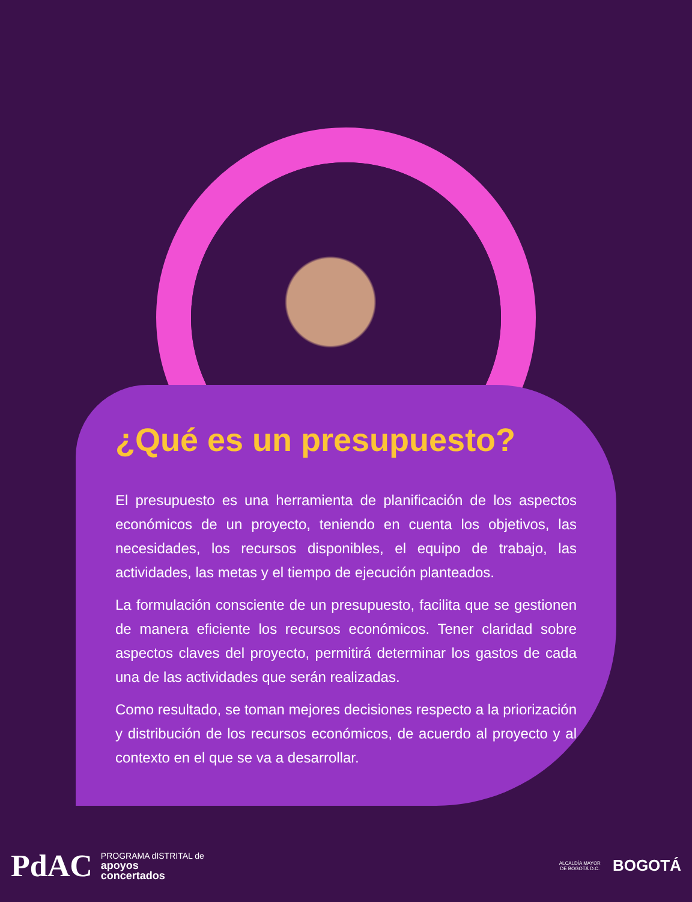¿Qué es un presupuesto?
El presupuesto es una herramienta de planificación de los aspectos económicos de un proyecto, teniendo en cuenta los objetivos, las necesidades, los recursos disponibles, el equipo de trabajo, las actividades, las metas y el tiempo de ejecución planteados.
La formulación consciente de un presupuesto, facilita que se gestionen de manera eficiente los recursos económicos. Tener claridad sobre aspectos claves del proyecto, permitirá determinar los gastos de cada una de las actividades que serán realizadas.
Como resultado, se toman mejores decisiones respecto a la priorización y distribución de los recursos económicos, de acuerdo al proyecto y al contexto en el que se va a desarrollar.
PdAC
PROGRAMA dISTRITAL de
apoyos
concertados
ALCALDÍA MAYOR
DE BOGOTÁ D.C.
BOGOTÁ